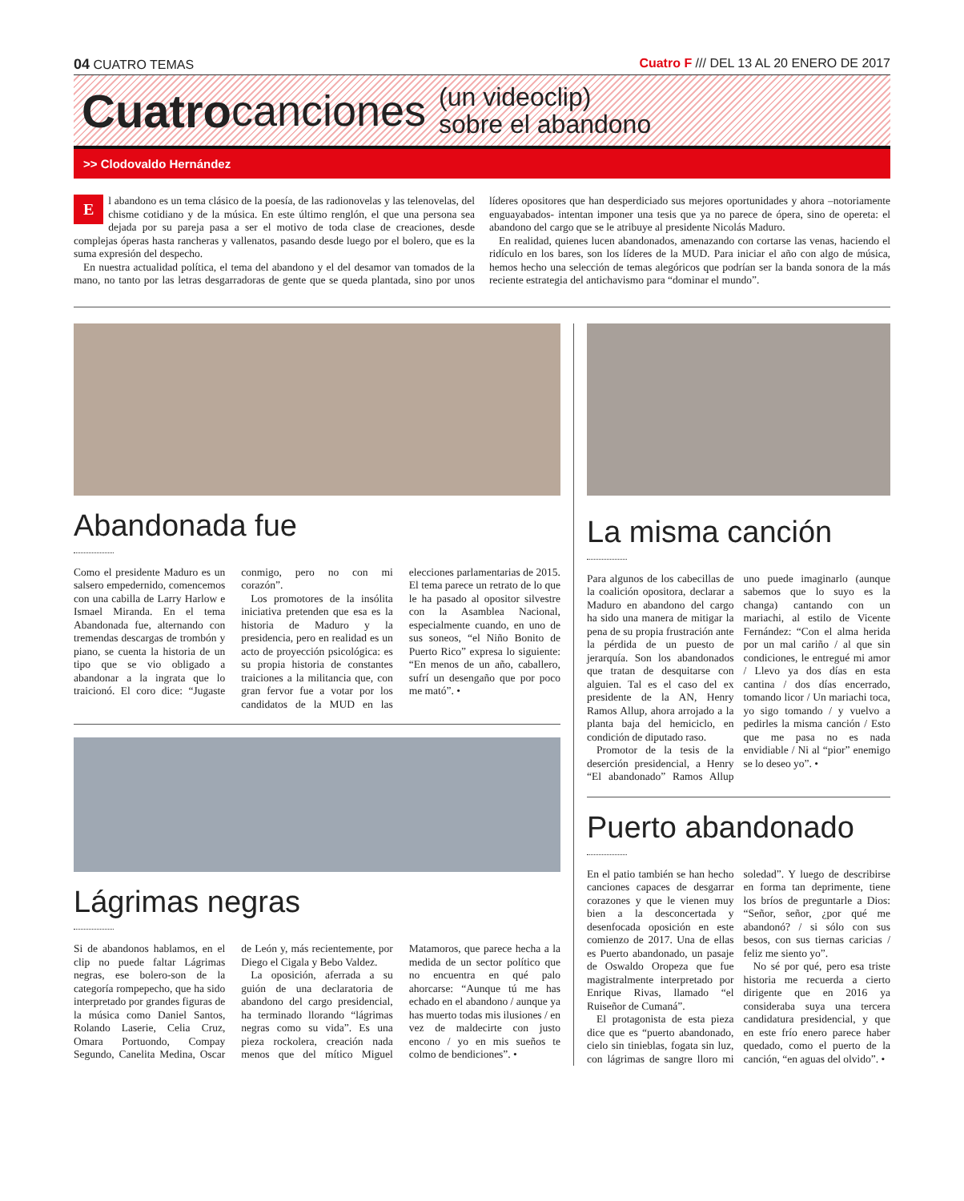04 CUATRO TEMAS Cuatro F /// DEL 13 AL 20 ENERO DE 2017
Cuatro canciones (un videoclip)
sobre el abandono
>> Clodovaldo Hernández
El abandono es un tema clásico de la poesía, de las radionovelas y las telenovelas, del chisme cotidiano y de la música. En este último renglón, el que una persona sea dejada por su pareja pasa a ser el motivo de toda clase de creaciones, desde complejas óperas hasta rancheras y vallenatos, pasando desde luego por el bolero, que es la suma expresión del despecho.
En nuestra actualidad política, el tema del abandono y el del desamor van tomados de la mano, no tanto por las letras desgarradoras de gente que se queda plantada, sino por unos líderes opositores que han desperdiciado sus mejores oportunidades y ahora –notoriamente enguayabados- intentan imponer una tesis que ya no parece de ópera, sino de opereta: el abandono del cargo que se le atribuye al presidente Nicolás Maduro.
En realidad, quienes lucen abandonados, amenazando con cortarse las venas, haciendo el ridículo en los bares, son los líderes de la MUD. Para iniciar el año con algo de música, hemos hecho una selección de temas alegóricos que podrían ser la banda sonora de la más reciente estrategia del antichavismo para “dominar el mundo”.
Abandonada fue
Como el presidente Maduro es un salsero empedernido, comencemos con una cabilla de Larry Harlow e Ismael Miranda. En el tema Abandonada fue, alternando con tremendas descargas de trombón y piano, se cuenta la historia de un tipo que se vio obligado a abandonar a la ingrata que lo traicionó. El coro dice: “Jugaste conmigo, pero no con mi corazón”.
Los promotores de la insólita iniciativa pretenden que esa es la historia de Maduro y la presidencia, pero en realidad es un acto de proyección psicológica: es su propia historia de constantes traiciones a la militancia que, con gran fervor fue a votar por los candidatos de la MUD en las elecciones parlamentarias de 2015. El tema parece un retrato de lo que le ha pasado al opositor silvestre con la Asamblea Nacional, especialmente cuando, en uno de sus soneos, “el Niño Bonito de Puerto Rico” expresa lo siguiente: “En menos de un año, caballero, sufrí un desengaño que por poco me mató”. •
Lágrimas negras
Si de abandonos hablamos, en el clip no puede faltar Lágrimas negras, ese bolero-son de la categoría rompepecho, que ha sido interpretado por grandes figuras de la música como Daniel Santos, Rolando Laserie, Celia Cruz, Omara Portuondo, Compay Segundo, Canelita Medina, Oscar de León y, más recientemente, por Diego el Cigala y Bebo Valdez.
La oposición, aferrada a su guión de una declaratoria de abandono del cargo presidencial, ha terminado llorando “lágrimas negras como su vida”. Es una pieza rockolera, creación nada menos que del mítico Miguel Matamoros, que parece hecha a la medida de un sector político que no encuentra en qué palo ahorcarse: “Aunque tú me has echado en el abandono / aunque ya has muerto todas mis ilusiones / en vez de maldecirte con justo encono / yo en mis sueños te colmo de bendiciones”. •
La misma canción
Para algunos de los cabecillas de la coalición opositora, declarar a Maduro en abandono del cargo ha sido una manera de mitigar la pena de su propia frustración ante la pérdida de un puesto de jerarquía. Son los abandonados que tratan de desquitarse con alguien. Tal es el caso del ex presidente de la AN, Henry Ramos Allup, ahora arrojado a la planta baja del hemiciclo, en condición de diputado raso.
Promotor de la tesis de la deserción presidencial, a Henry “El abandonado” Ramos Allup uno puede imaginarlo (aunque sabemos que lo suyo es la changa) cantando con un mariachi, al estilo de Vicente Fernández: “Con el alma herida por un mal cariño / al que sin condiciones, le entregué mi amor / Llevo ya dos días en esta cantina / dos días encerrado, tomando licor / Un mariachi toca, yo sigo tomando / y vuelvo a pedirles la misma canción / Esto que me pasa no es nada envidiable / Ni al “pior” enemigo se lo deseo yo”. •
Puerto abandonado
En el patio también se han hecho canciones capaces de desgarrar corazones y que le vienen muy bien a la desconcertada y desenfocada oposición en este comienzo de 2017. Una de ellas es Puerto abandonado, un pasaje de Oswaldo Oropeza que fue magistralmente interpretado por Enrique Rivas, llamado “el Ruiseñor de Cumaná”.
El protagonista de esta pieza dice que es “puerto abandonado, cielo sin tinieblas, fogata sin luz, con lágrimas de sangre lloro mi soledad”. Y luego de describirse en forma tan deprimente, tiene los bríos de preguntarle a Dios: “Señor, señor, ¿por qué me abandonó? / si sólo con sus besos, con sus tiernas caricias / feliz me siento yo”.
No sé por qué, pero esa triste historia me recuerda a cierto dirigente que en 2016 ya consideraba suya una tercera candidatura presidencial, y que en este frío enero parece haber quedado, como el puerto de la canción, “en aguas del olvido”. •